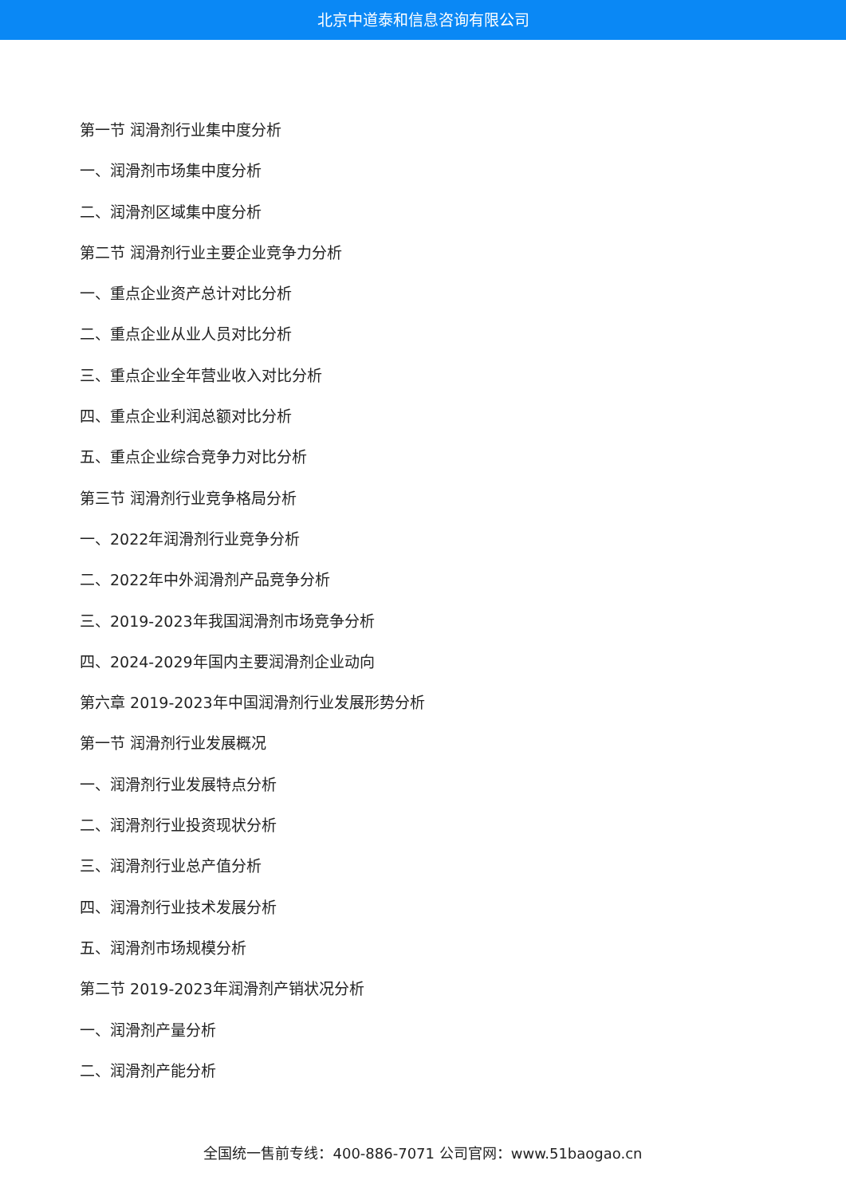北京中道泰和信息咨询有限公司
第一节 润滑剂行业集中度分析
一、润滑剂市场集中度分析
二、润滑剂区域集中度分析
第二节 润滑剂行业主要企业竞争力分析
一、重点企业资产总计对比分析
二、重点企业从业人员对比分析
三、重点企业全年营业收入对比分析
四、重点企业利润总额对比分析
五、重点企业综合竞争力对比分析
第三节 润滑剂行业竞争格局分析
一、2022年润滑剂行业竞争分析
二、2022年中外润滑剂产品竞争分析
三、2019-2023年我国润滑剂市场竞争分析
四、2024-2029年国内主要润滑剂企业动向
第六章 2019-2023年中国润滑剂行业发展形势分析
第一节 润滑剂行业发展概况
一、润滑剂行业发展特点分析
二、润滑剂行业投资现状分析
三、润滑剂行业总产值分析
四、润滑剂行业技术发展分析
五、润滑剂市场规模分析
第二节 2019-2023年润滑剂产销状况分析
一、润滑剂产量分析
二、润滑剂产能分析
全国统一售前专线：400-886-7071 公司官网：www.51baogao.cn